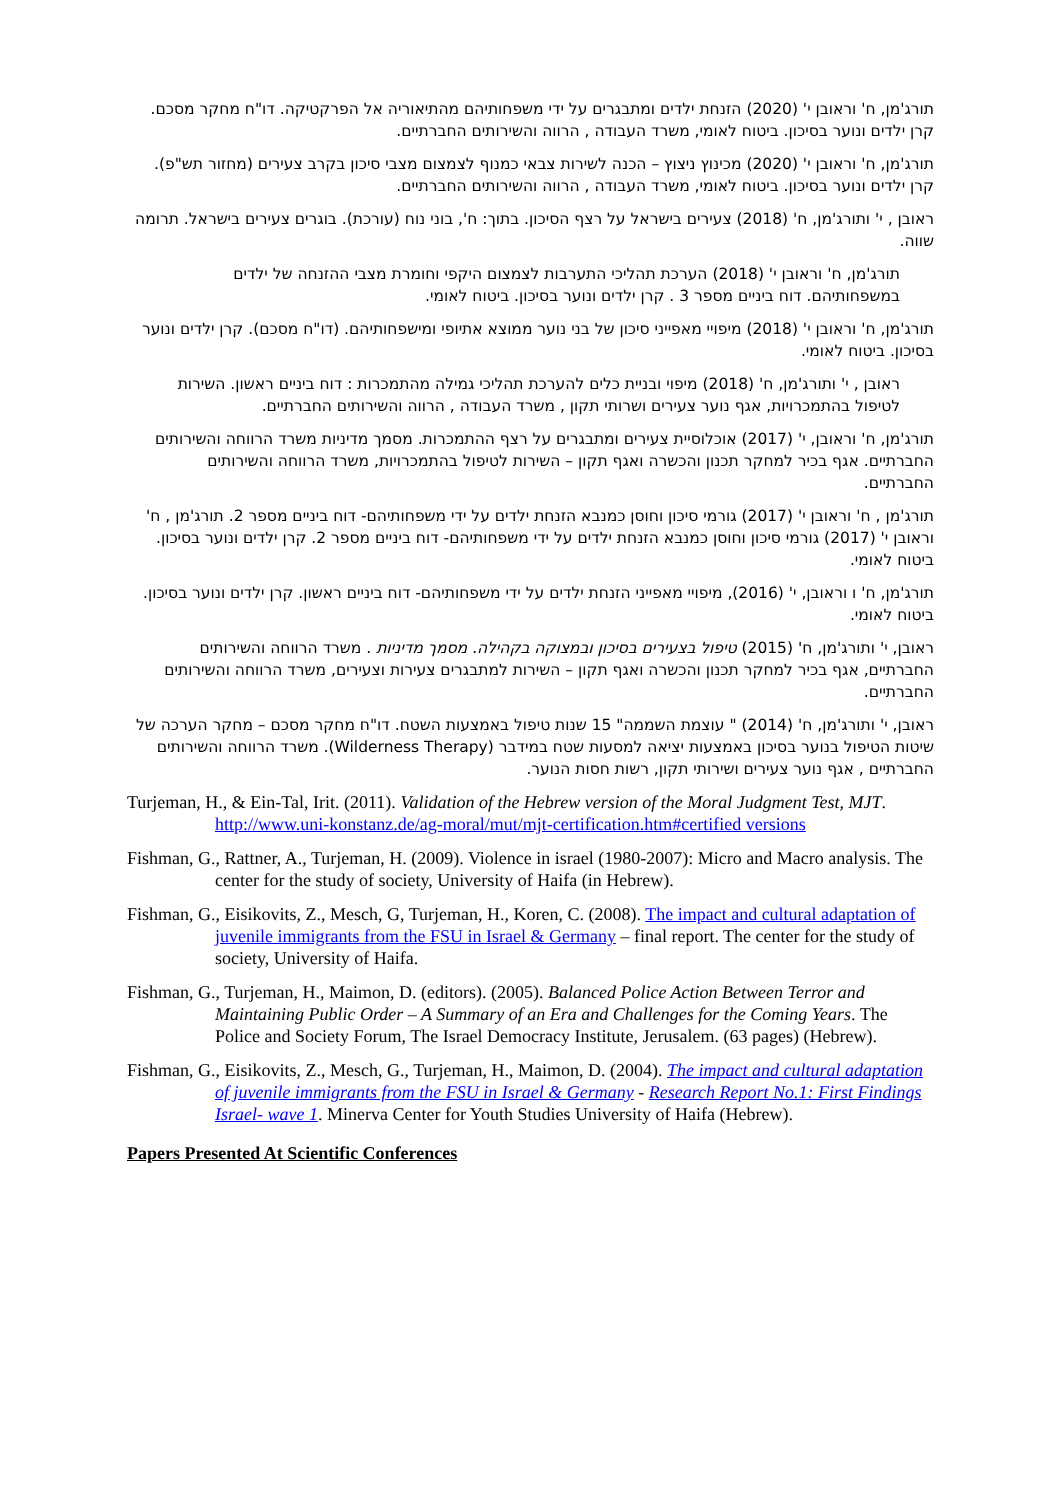תורג'מן, ח' וראובן י' (2020) הזנחת ילדים ומתבגרים על ידי משפחותיהם מהתיאוריה אל הפרקטיקה. דו"ח מחקר מסכם. קרן ילדים ונוער בסיכון. ביטוח לאומי, משרד העבודה , הרווה והשירותים החברתיים.
תורג'מן, ח' וראובן י' (2020) מכינוץ ניצוץ – הכנה לשירות צבאי כמנוף לצמצום מצבי סיכון בקרב צעירים (מחזור תש"פ). קרן ילדים ונוער בסיכון. ביטוח לאומי, משרד העבודה , הרווה והשירותים החברתיים.
ראובן , י' ותורג'מן, ח' (2018) צעירים בישראל על רצף הסיכון. בתוך: ח', בוני נוח (עורכת). בוגרים צעירים בישראל. תרומה שווה.
תורג'מן, ח' וראובן י' (2018) הערכת תהליכי התערבות לצמצום היקפי וחומרת מצבי ההזנחה של ילדים במשפחותיהם. דוח ביניים מספר 3 . קרן ילדים ונוער בסיכון. ביטוח לאומי.
תורג'מן, ח' וראובן י' (2018) מיפויי מאפייני סיכון של בני נוער ממוצא אתיופי ומישפחותיהם. (דו"ח מסכם). קרן ילדים ונוער בסיכון. ביטוח לאומי.
ראובן , י' ותורג'מן, ח' (2018) מיפוי ובניית כלים להערכת תהליכי גמילה מהתמכרות : דוח ביניים ראשון. השירות לטיפול בהתמכרויות, אגף נוער צעירים ושרותי תקון , משרד העבודה , הרווה והשירותים החברתיים.
תורג'מן, ח' וראובן, י' (2017) אוכלוסיית צעירים ומתבגרים על רצף ההתמכרות. מסמך מדיניות משרד הרווחה והשירותים החברתיים. אגף בכיר למחקר תכנון והכשרה ואגף תקון – השירות לטיפול בהתמכרויות, משרד הרווחה והשירותים החברתיים.
תורג'מן , ח' וראובן י' (2017) גורמי סיכון וחוסן כמנבא הזנחת ילדים על ידי משפחותיהם- דוח ביניים מספר 2. תורג'מן , ח' וראובן י' (2017) גורמי סיכון וחוסן כמנבא הזנחת ילדים על ידי משפחותיהם- דוח ביניים מספר 2. קרן ילדים ונוער בסיכון. ביטוח לאומי.
תורג'מן, ח' ו וראובן, י' (2016), מיפויי מאפייני הזנחת ילדים על ידי משפחותיהם- דוח ביניים ראשון. קרן ילדים ונוער בסיכון. ביטוח לאומי.
ראובן, י' ותורג'מן, ח' (2015) טיפול בצעירים בסיכון ובמצוקה בקהילה. מסמך מדיניות . משרד הרווחה והשירותים החברתיים, אגף בכיר למחקר תכנון והכשרה ואגף תקון – השירות למתבגרים צעירות וצעירים, משרד הרווחה והשירותים החברתיים.
ראובן, י' ותורג'מן, ח' (2014) " עוצמת השממה" 15 שנות טיפול באמצעות השטח. דו"ח מחקר מסכם – מחקר הערכה של שיטות הטיפול בנוער בסיכון באמצעות יציאה למסעות שטח במידבר (Wilderness Therapy). משרד הרווחה והשירותים החברתיים , אגף נוער צעירים ושירותי תקון, רשות חסות הנוער.
Turjeman, H., & Ein-Tal, Irit. (2011). Validation of the Hebrew version of the Moral Judgment Test, MJT. http://www.uni-konstanz.de/ag-moral/mut/mjt-certification.htm#certified versions
Fishman, G., Rattner, A., Turjeman, H. (2009). Violence in israel (1980-2007): Micro and Macro analysis. The center for the study of society, University of Haifa (in Hebrew).
Fishman, G., Eisikovits, Z., Mesch, G, Turjeman, H., Koren, C. (2008). The impact and cultural adaptation of juvenile immigrants from the FSU in Israel & Germany – final report. The center for the study of society, University of Haifa.
Fishman, G., Turjeman, H., Maimon, D. (editors). (2005). Balanced Police Action Between Terror and Maintaining Public Order – A Summary of an Era and Challenges for the Coming Years. The Police and Society Forum, The Israel Democracy Institute, Jerusalem. (63 pages) (Hebrew).
Fishman, G., Eisikovits, Z., Mesch, G., Turjeman, H., Maimon, D. (2004). The impact and cultural adaptation of juvenile immigrants from the FSU in Israel & Germany - Research Report No.1: First Findings Israel- wave 1. Minerva Center for Youth Studies University of Haifa (Hebrew).
Papers Presented At Scientific Conferences